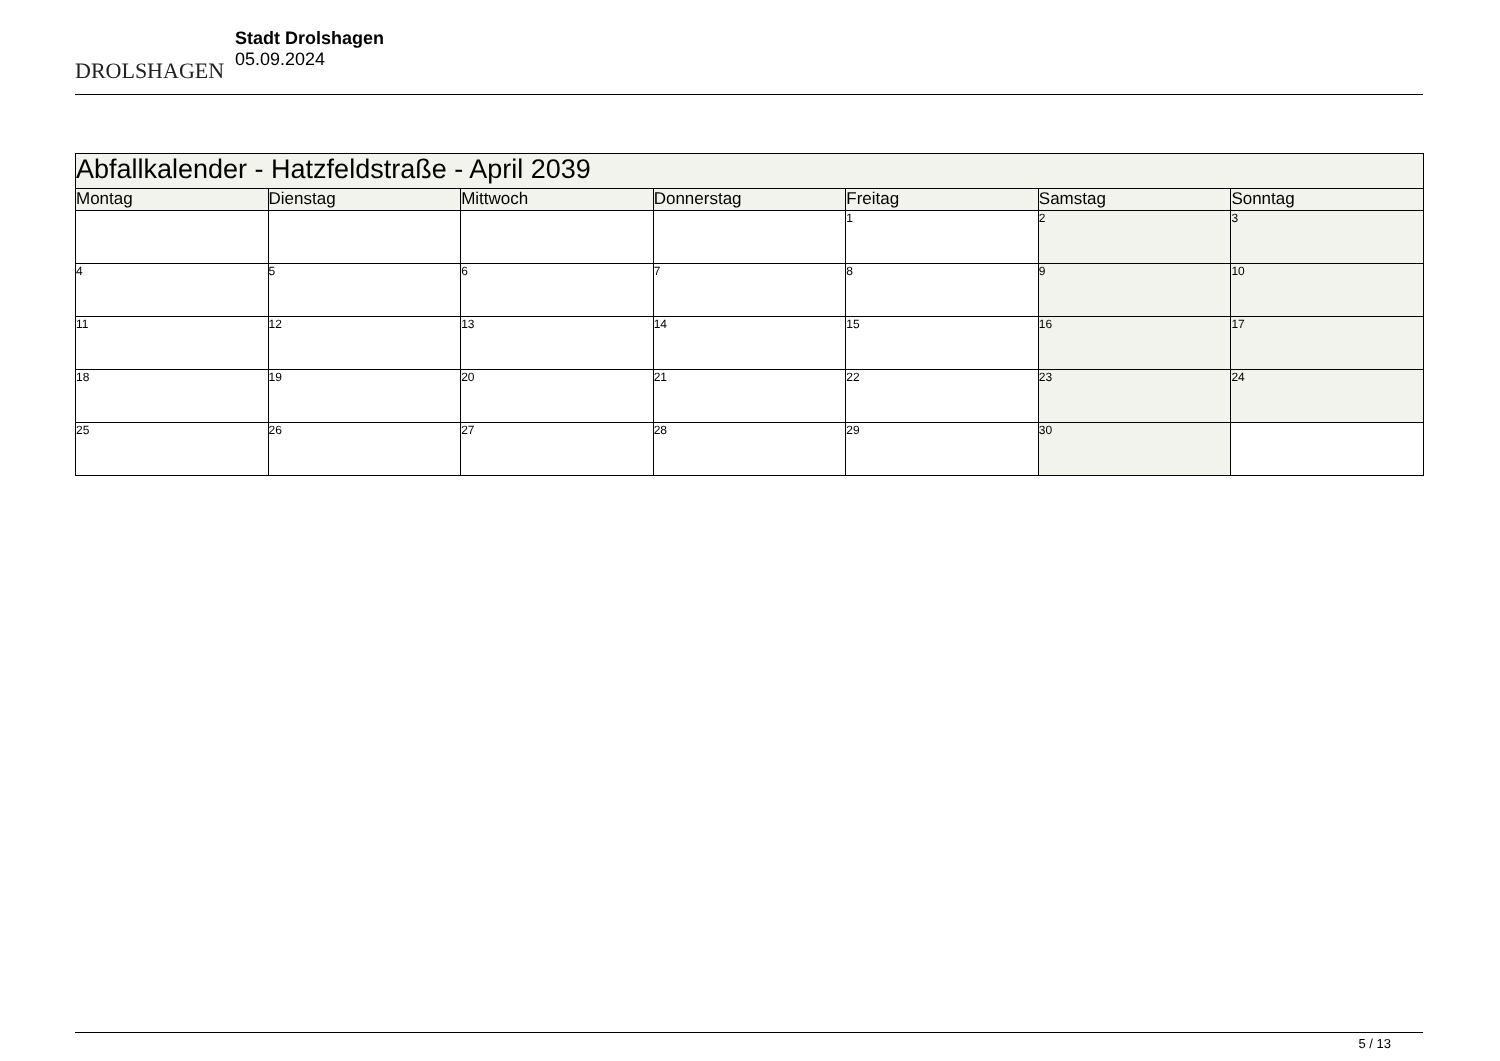DROLSHAGEN
Stadt Drolshagen
05.09.2024
| Abfallkalender - Hatzfeldstraße - April 2039 | | | | | | |
| --- | --- | --- | --- | --- | --- | --- |
| Montag | Dienstag | Mittwoch | Donnerstag | Freitag | Samstag | Sonntag |
| | | | | 1 | 2 | 3 |
| 4 | 5 | 6 | 7 | 8 | 9 | 10 |
| 11 | 12 | 13 | 14 | 15 | 16 | 17 |
| 18 | 19 | 20 | 21 | 22 | 23 | 24 |
| 25 | 26 | 27 | 28 | 29 | 30 | |
5 / 13